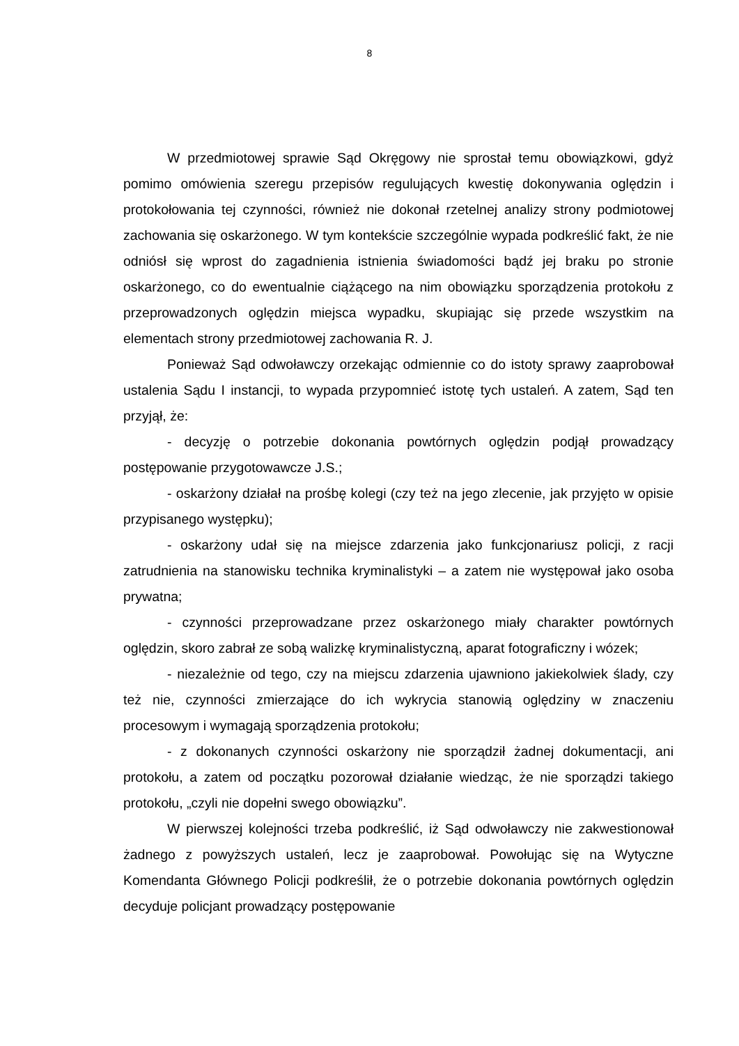8
W przedmiotowej sprawie Sąd Okręgowy nie sprostał temu obowiązkowi, gdyż pomimo omówienia szeregu przepisów regulujących kwestię dokonywania oględzin i protokołowania tej czynności, również nie dokonał rzetelnej analizy strony podmiotowej zachowania się oskarżonego. W tym kontekście szczególnie wypada podkreślić fakt, że nie odniósł się wprost do zagadnienia istnienia świadomości bądź jej braku po stronie oskarżonego, co do ewentualnie ciążącego na nim obowiązku sporządzenia protokołu z przeprowadzonych oględzin miejsca wypadku, skupiając się przede wszystkim na elementach strony przedmiotowej zachowania R. J.
Ponieważ Sąd odwoławczy orzekając odmiennie co do istoty sprawy zaaprobował ustalenia Sądu I instancji, to wypada przypomnieć istotę tych ustaleń. A zatem, Sąd ten przyjął, że:
- decyzję o potrzebie dokonania powtórnych oględzin podjął prowadzący postępowanie przygotowawcze J.S.;
- oskarżony działał na prośbę kolegi (czy też na jego zlecenie, jak przyjęto w opisie przypisanego występku);
- oskarżony udał się na miejsce zdarzenia jako funkcjonariusz policji, z racji zatrudnienia na stanowisku technika kryminalistyki – a zatem nie występował jako osoba prywatna;
- czynności przeprowadzane przez oskarżonego miały charakter powtórnych oględzin, skoro zabrał ze sobą walizkę kryminalistyczną, aparat fotograficzny i wózek;
- niezależnie od tego, czy na miejscu zdarzenia ujawniono jakiekolwiek ślady, czy też nie, czynności zmierzające do ich wykrycia stanowią oględziny w znaczeniu procesowym i wymagają sporządzenia protokołu;
- z dokonanych czynności oskarżony nie sporządził żadnej dokumentacji, ani protokołu, a zatem od początku pozorował działanie wiedząc, że nie sporządzi takiego protokołu, „czyli nie dopełni swego obowiązku”.
W pierwszej kolejności trzeba podkreślić, iż Sąd odwoławczy nie zakwestionował żadnego z powyższych ustaleń, lecz je zaaprobował. Powołując się na Wytyczne Komendanta Głównego Policji podkreślił, że o potrzebie dokonania powtórnych oględzin decyduje policjant prowadzący postępowanie